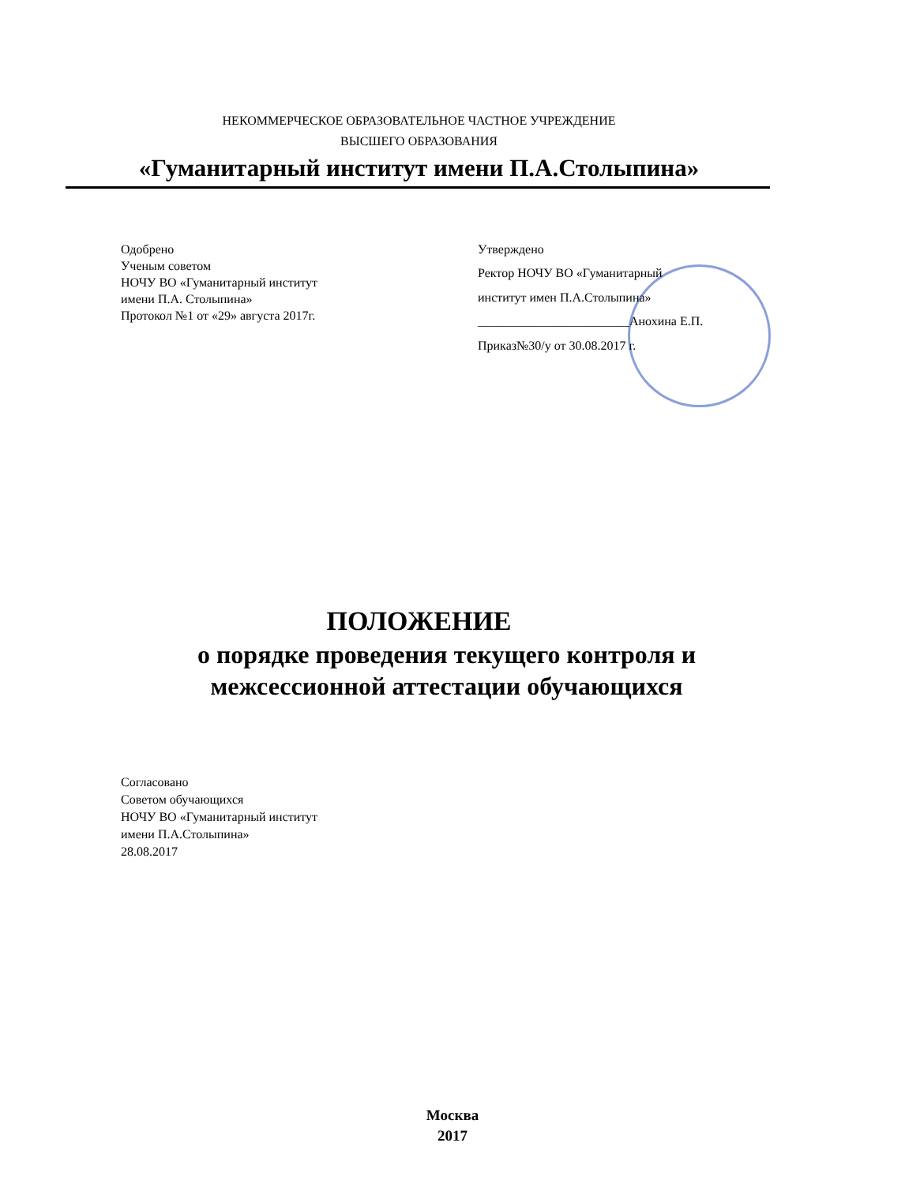НЕКОММЕРЧЕСКОЕ ОБРАЗОВАТЕЛЬНОЕ ЧАСТНОЕ УЧРЕЖДЕНИЕ
ВЫСШЕГО ОБРАЗОВАНИЯ
«Гуманитарный институт имени П.А.Столыпина»
Одобрено
Ученым советом
НОЧУ ВО «Гуманитарный институт
имени П.А. Столыпина»
Протокол №1 от «29» августа 2017г.
Утверждено
Ректор НОЧУ ВО «Гуманитарный
институт имен П.А.Столыпина»
________________________Анохина Е.П.
Приказ№30/у от 30.08.2017 г.
ПОЛОЖЕНИЕ
о порядке проведения текущего контроля и
межсессионной аттестации обучающихся
Согласовано
Советом обучающихся
НОЧУ ВО «Гуманитарный институт
имени П.А.Столыпина»
28.08.2017
Москва
2017